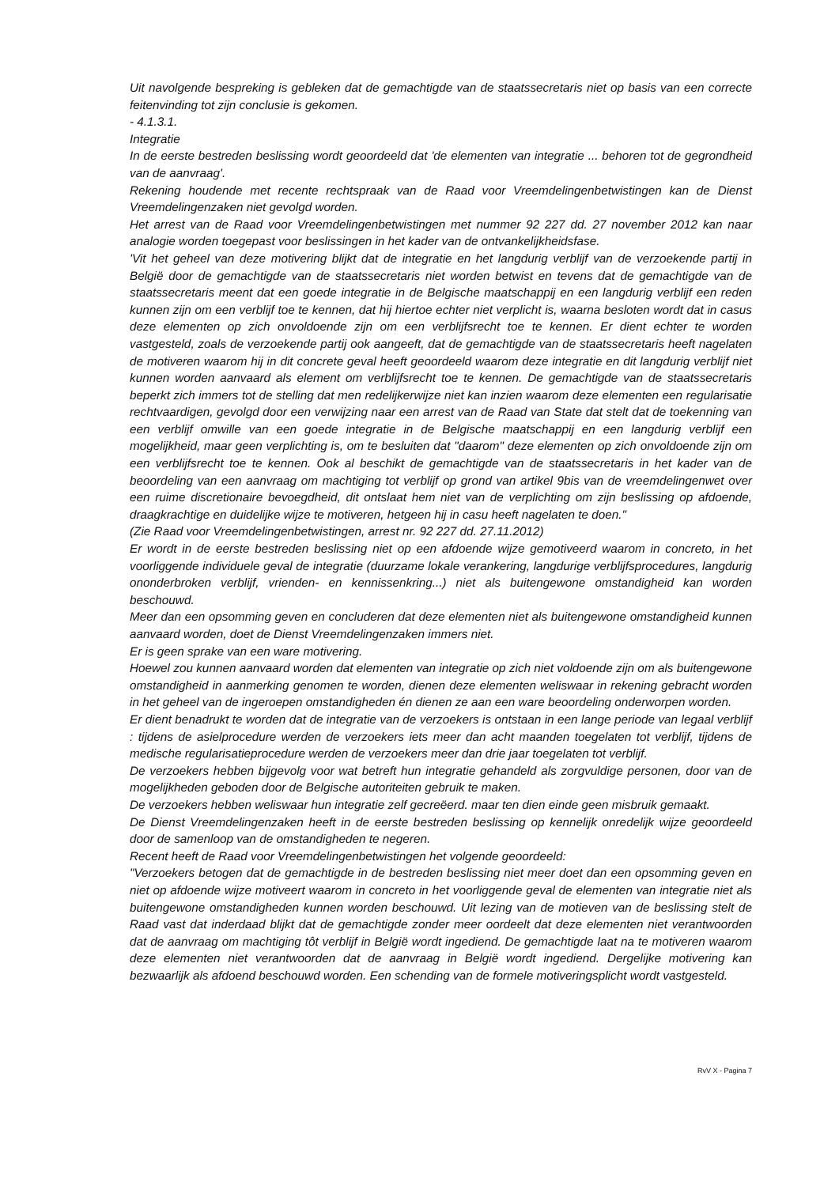Uit navolgende bespreking is gebleken dat de gemachtigde van de staatssecretaris niet op basis van een correcte feitenvinding tot zijn conclusie is gekomen.
- 4.1.3.1.
Integratie
In de eerste bestreden beslissing wordt geoordeeld dat 'de elementen van integratie ... behoren tot de gegrondheid van de aanvraag'.
Rekening houdende met recente rechtspraak van de Raad voor Vreemdelingenbetwistingen kan de Dienst Vreemdelingenzaken niet gevolgd worden.
Het arrest van de Raad voor Vreemdelingenbetwistingen met nummer 92 227 dd. 27 november 2012 kan naar analogie worden toegepast voor beslissingen in het kader van de ontvankelijkheidsfase.
'Vit het geheel van deze motivering blijkt dat de integratie en het langdurig verblijf van de verzoekende partij in België door de gemachtigde van de staatssecretaris niet worden betwist en tevens dat de gemachtigde van de staatssecretaris meent dat een goede integratie in de Belgische maatschappij en een langdurig verblijf een reden kunnen zijn om een verblijf toe te kennen, dat hij hiertoe echter niet verplicht is, waarna besloten wordt dat in casus deze elementen op zich onvoldoende zijn om een verblijfsrecht toe te kennen. Er dient echter te worden vastgesteld, zoals de verzoekende partij ook aangeeft, dat de gemachtigde van de staatssecretaris heeft nagelaten de motiveren waarom hij in dit concrete geval heeft geoordeeld waarom deze integratie en dit langdurig verblijf niet kunnen worden aanvaard als element om verblijfsrecht toe te kennen. De gemachtigde van de staatssecretaris beperkt zich immers tot de stelling dat men redelijkerwijze niet kan inzien waarom deze elementen een regularisatie rechtvaardigen, gevolgd door een verwijzing naar een arrest van de Raad van State dat stelt dat de toekenning van een verblijf omwille van een goede integratie in de Belgische maatschappij en een langdurig verblijf een mogelijkheid, maar geen verplichting is, om te besluiten dat "daarom" deze elementen op zich onvoldoende zijn om een verblijfsrecht toe te kennen. Ook al beschikt de gemachtigde van de staatssecretaris in het kader van de beoordeling van een aanvraag om machtiging tot verblijf op grond van artikel 9bis van de vreemdelingenwet over een ruime discretionaire bevoegdheid, dit ontslaat hem niet van de verplichting om zijn beslissing op afdoende, draagkrachtige en duidelijke wijze te motiveren, hetgeen hij in casu heeft nagelaten te doen."
(Zie Raad voor Vreemdelingenbetwistingen, arrest nr. 92 227 dd. 27.11.2012)
Er wordt in de eerste bestreden beslissing niet op een afdoende wijze gemotiveerd waarom in concreto, in het voorliggende individuele geval de integratie (duurzame lokale verankering, langdurige verblijfsprocedures, langdurig ononderbroken verblijf, vrienden- en kennissenkring...) niet als buitengewone omstandigheid kan worden beschouwd.
Meer dan een opsomming geven en concluderen dat deze elementen niet als buitengewone omstandigheid kunnen aanvaard worden, doet de Dienst Vreemdelingenzaken immers niet.
Er is geen sprake van een ware motivering.
Hoewel zou kunnen aanvaard worden dat elementen van integratie op zich niet voldoende zijn om als buitengewone omstandigheid in aanmerking genomen te worden, dienen deze elementen weliswaar in rekening gebracht worden in het geheel van de ingeroepen omstandigheden én dienen ze aan een ware beoordeling onderworpen worden.
Er dient benadrukt te worden dat de integratie van de verzoekers is ontstaan in een lange periode van legaal verblijf : tijdens de asielprocedure werden de verzoekers iets meer dan acht maanden toegelaten tot verblijf, tijdens de medische regularisatieprocedure werden de verzoekers meer dan drie jaar toegelaten tot verblijf.
De verzoekers hebben bijgevolg voor wat betreft hun integratie gehandeld als zorgvuldige personen, door van de mogelijkheden geboden door de Belgische autoriteiten gebruik te maken.
De verzoekers hebben weliswaar hun integratie zelf gecreëerd. maar ten dien einde geen misbruik gemaakt.
De Dienst Vreemdelingenzaken heeft in de eerste bestreden beslissing op kennelijk onredelijk wijze geoordeeld door de samenloop van de omstandigheden te negeren.
Recent heeft de Raad voor Vreemdelingenbetwistingen het volgende geoordeeld:
"Verzoekers betogen dat de gemachtigde in de bestreden beslissing niet meer doet dan een opsomming geven en niet op afdoende wijze motiveert waarom in concreto in het voorliggende geval de elementen van integratie niet als buitengewone omstandigheden kunnen worden beschouwd. Uit lezing van de motieven van de beslissing stelt de Raad vast dat inderdaad blijkt dat de gemachtigde zonder meer oordeelt dat deze elementen niet verantwoorden dat de aanvraag om machtiging tôt verblijf in België wordt ingediend. De gemachtigde laat na te motiveren waarom deze elementen niet verantwoorden dat de aanvraag in België wordt ingediend. Dergelijke motivering kan bezwaarlijk als afdoend beschouwd worden. Een schending van de formele motiveringsplicht wordt vastgesteld.
RvV X - Pagina 7